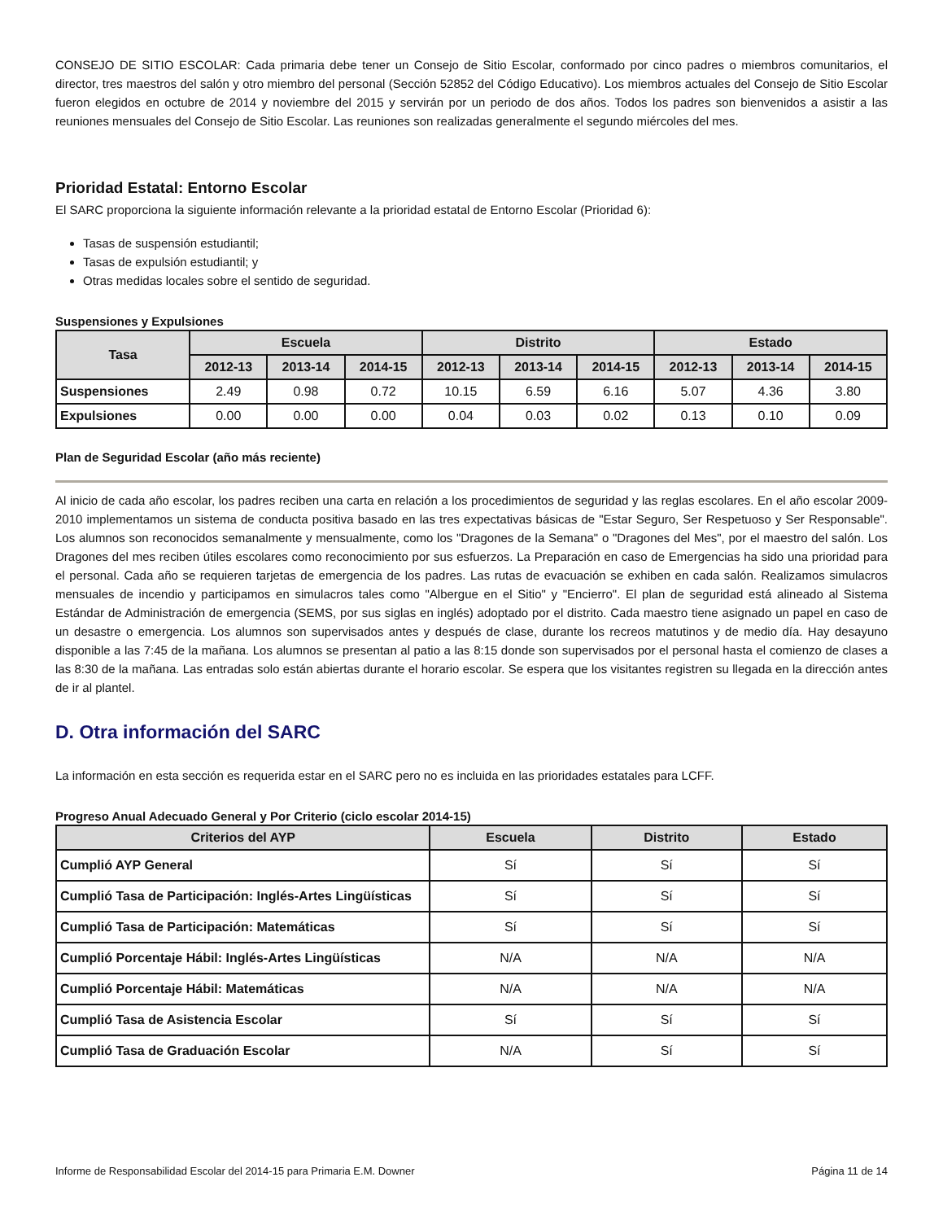CONSEJO DE SITIO ESCOLAR: Cada primaria debe tener un Consejo de Sitio Escolar, conformado por cinco padres o miembros comunitarios, el director, tres maestros del salón y otro miembro del personal (Sección 52852 del Código Educativo). Los miembros actuales del Consejo de Sitio Escolar fueron elegidos en octubre de 2014 y noviembre del 2015 y servirán por un periodo de dos años. Todos los padres son bienvenidos a asistir a las reuniones mensuales del Consejo de Sitio Escolar. Las reuniones son realizadas generalmente el segundo miércoles del mes.
Prioridad Estatal: Entorno Escolar
El SARC proporciona la siguiente información relevante a la prioridad estatal de Entorno Escolar (Prioridad 6):
Tasas de suspensión estudiantil;
Tasas de expulsión estudiantil; y
Otras medidas locales sobre el sentido de seguridad.
Suspensiones y Expulsiones
| Tasa | Escuela | | | Distrito | | | Estado | | |
| --- | --- | --- | --- | --- | --- | --- | --- | --- | --- |
| | 2012-13 | 2013-14 | 2014-15 | 2012-13 | 2013-14 | 2014-15 | 2012-13 | 2013-14 | 2014-15 |
| Suspensiones | 2.49 | 0.98 | 0.72 | 10.15 | 6.59 | 6.16 | 5.07 | 4.36 | 3.80 |
| Expulsiones | 0.00 | 0.00 | 0.00 | 0.04 | 0.03 | 0.02 | 0.13 | 0.10 | 0.09 |
Plan de Seguridad Escolar (año más reciente)
Al inicio de cada año escolar, los padres reciben una carta en relación a los procedimientos de seguridad y las reglas escolares. En el año escolar 2009-2010 implementamos un sistema de conducta positiva basado en las tres expectativas básicas de "Estar Seguro, Ser Respetuoso y Ser Responsable". Los alumnos son reconocidos semanalmente y mensualmente, como los "Dragones de la Semana" o "Dragones del Mes", por el maestro del salón. Los Dragones del mes reciben útiles escolares como reconocimiento por sus esfuerzos. La Preparación en caso de Emergencias ha sido una prioridad para el personal. Cada año se requieren tarjetas de emergencia de los padres. Las rutas de evacuación se exhiben en cada salón. Realizamos simulacros mensuales de incendio y participamos en simulacros tales como "Albergue en el Sitio" y "Encierro". El plan de seguridad está alineado al Sistema Estándar de Administración de emergencia (SEMS, por sus siglas en inglés) adoptado por el distrito. Cada maestro tiene asignado un papel en caso de un desastre o emergencia. Los alumnos son supervisados antes y después de clase, durante los recreos matutinos y de medio día. Hay desayuno disponible a las 7:45 de la mañana. Los alumnos se presentan al patio a las 8:15 donde son supervisados por el personal hasta el comienzo de clases a las 8:30 de la mañana. Las entradas solo están abiertas durante el horario escolar. Se espera que los visitantes registren su llegada en la dirección antes de ir al plantel.
D. Otra información del SARC
La información en esta sección es requerida estar en el SARC pero no es incluida en las prioridades estatales para LCFF.
Progreso Anual Adecuado General y Por Criterio (ciclo escolar 2014-15)
| Criterios del AYP | Escuela | Distrito | Estado |
| --- | --- | --- | --- |
| Cumplió AYP General | Sí | Sí | Sí |
| Cumplió Tasa de Participación: Inglés-Artes Lingüísticas | Sí | Sí | Sí |
| Cumplió Tasa de Participación: Matemáticas | Sí | Sí | Sí |
| Cumplió Porcentaje Hábil: Inglés-Artes Lingüísticas | N/A | N/A | N/A |
| Cumplió Porcentaje Hábil: Matemáticas | N/A | N/A | N/A |
| Cumplió Tasa de Asistencia Escolar | Sí | Sí | Sí |
| Cumplió Tasa de Graduación Escolar | N/A | Sí | Sí |
Informe de Responsabilidad Escolar del 2014-15 para Primaria E.M. Downer Página 11 de 14